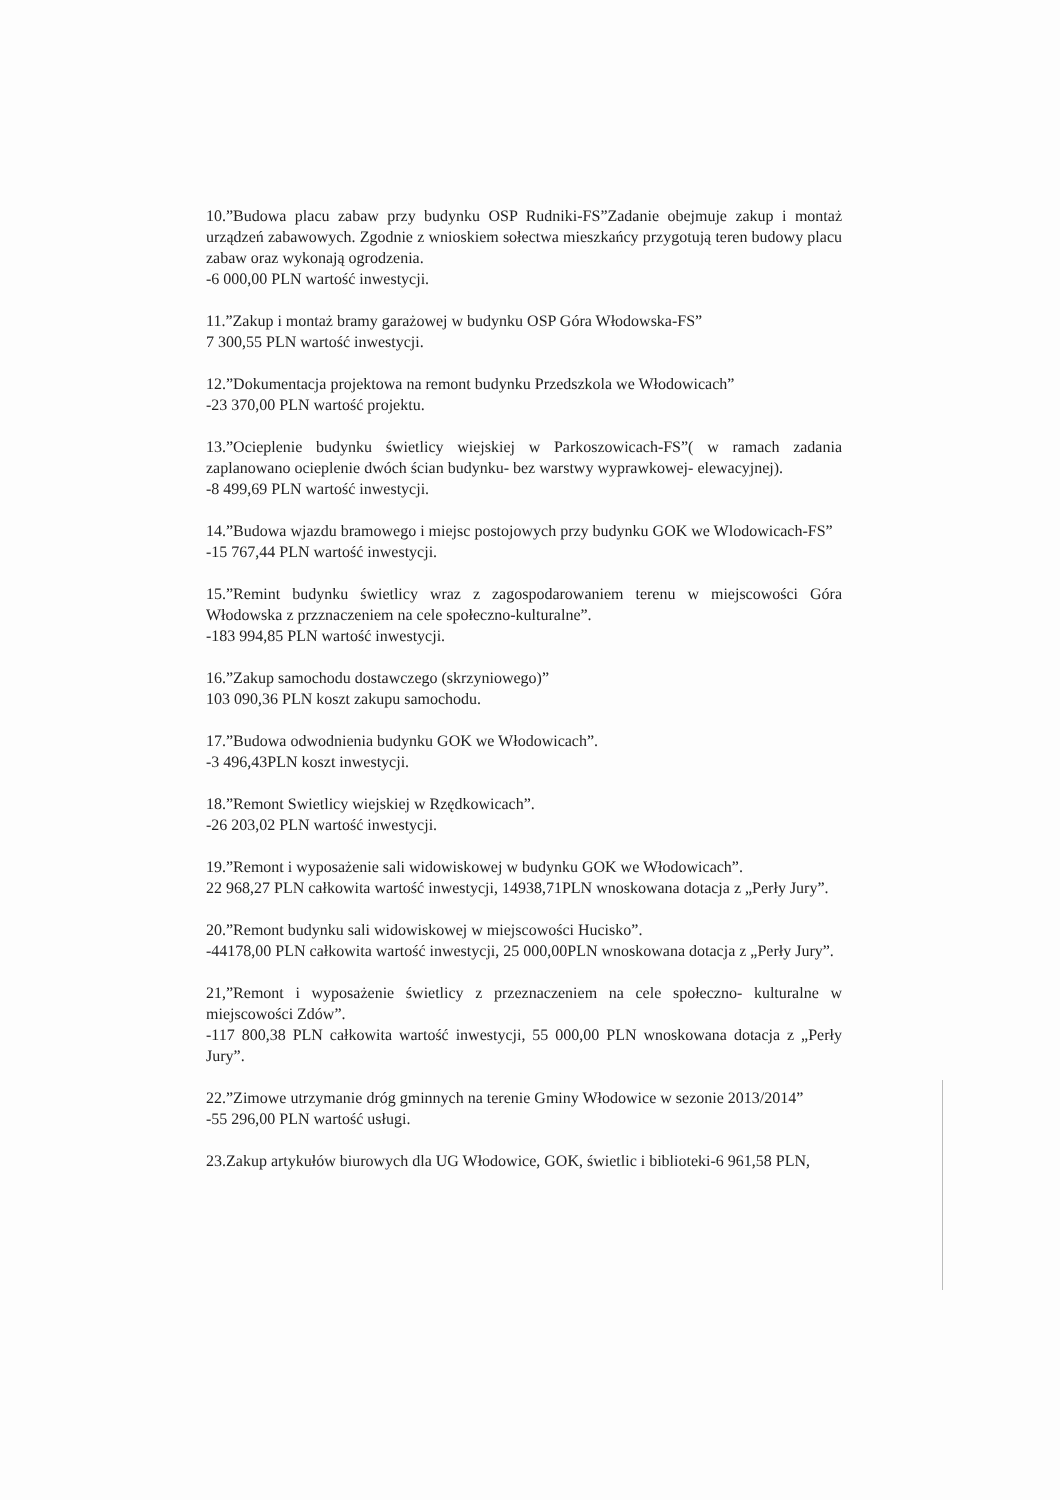10.”Budowa placu zabaw przy budynku OSP Rudniki-FS”Zadanie obejmuje zakup i montaż urządzeń zabawowych. Zgodnie z wnioskiem sołectwa mieszkańcy przygotują teren budowy placu zabaw oraz wykonają ogrodzenia.
-6 000,00 PLN wartość inwestycji.
11.”Zakup i montaż bramy garażowej w budynku OSP Góra Włodowska-FS”
7 300,55 PLN wartość inwestycji.
12.”Dokumentacja projektowa na remont budynku Przedszkola we Włodowicach”
-23 370,00 PLN wartość projektu.
13.”Ocieplenie budynku świetlicy wiejskiej w Parkoszowicach-FS”( w ramach zadania zaplanowano ocieplenie dwóch ścian budynku- bez warstwy wyprawkowej- elewacyjnej).
-8 499,69 PLN wartość inwestycji.
14.”Budowa wjazdu bramowego i miejsc postojowych przy budynku GOK we Wlodowicach-FS”
-15 767,44 PLN wartość inwestycji.
15.”Remint budynku świetlicy wraz z zagospodarowaniem terenu w miejscowości Góra Włodowska z przznaczeniem na cele społeczno-kulturalne”.
-183 994,85 PLN wartość inwestycji.
16.”Zakup samochodu dostawczego (skrzyniowego)”
103 090,36 PLN koszt zakupu samochodu.
17.”Budowa odwodnienia budynku GOK we Włodowicach”.
-3 496,43PLN koszt inwestycji.
18.”Remont Swietlicy wiejskiej w Rzędkowicach”.
-26 203,02 PLN wartość inwestycji.
19.”Remont i wyposażenie sali widowiskowej w budynku GOK we Włodowicach”.
22 968,27 PLN całkowita wartość inwestycji, 14938,71PLN wnoskowana dotacja z „Perły Jury”.
20.”Remont budynku sali widowiskowej w miejscowości Hucisko”.
-44178,00 PLN całkowita wartość inwestycji, 25 000,00PLN wnoskowana dotacja z „Perły Jury”.
21,”Remont i wyposażenie świetlicy z przeznaczeniem na cele społeczno- kulturalne w miejscowości Zdów”.
-117 800,38 PLN całkowita wartość inwestycji, 55 000,00 PLN wnoskowana dotacja z „Perły Jury”.
22.”Zimowe utrzymanie dróg gminnych na terenie Gminy Włodowice w sezonie 2013/2014”
-55 296,00 PLN wartość usługi.
23.Zakup artykułów biurowych dla UG Włodowice, GOK, świetlic i biblioteki-6 961,58 PLN,